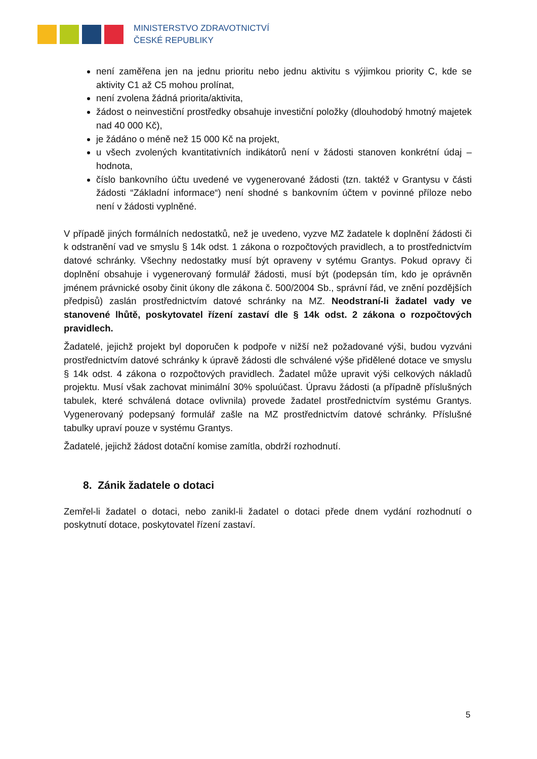MINISTERSTVO ZDRAVOTNICTVÍ
ČESKÉ REPUBLIKY
není zaměřena jen na jednu prioritu nebo jednu aktivitu s výjimkou priority C, kde se aktivity C1 až C5 mohou prolínat,
není zvolena žádná priorita/aktivita,
žádost o neinvestiční prostředky obsahuje investiční položky (dlouhodobý hmotný majetek nad 40 000 Kč),
je žádáno o méně než 15 000 Kč na projekt,
u všech zvolených kvantitativních indikátorů není v žádosti stanoven konkrétní údaj – hodnota,
číslo bankovního účtu uvedené ve vygenerované žádosti (tzn. taktéž v Grantysu v části žádosti “Základní informace“) není shodné s bankovním účtem v povinné příloze nebo není v žádosti vyplněné.
V případě jiných formálních nedostatků, než je uvedeno, vyzve MZ žadatele k doplnění žádosti či k odstranění vad ve smyslu § 14k odst. 1 zákona o rozpočtových pravidlech, a to prostřednictvím datové schránky. Všechny nedostatky musí být opraveny v sytému Grantys. Pokud opravy či doplnění obsahuje i vygenerovaný formulář žádosti, musí být (podepsán tím, kdo je oprávněn jménem právnické osoby činit úkony dle zákona č. 500/2004 Sb., správní řád, ve znění pozdějších předpisů) zaslán prostřednictvím datové schránky na MZ. Neodstraní-li žadatel vady ve stanovené lhůtě, poskytovatel řízení zastaví dle § 14k odst. 2 zákona o rozpočtových pravidlech.
Žadatelé, jejichž projekt byl doporučen k podpoře v nižší než požadované výši, budou vyzváni prostřednictvím datové schránky k úpravě žádosti dle schválené výše přidělené dotace ve smyslu § 14k odst. 4 zákona o rozpočtových pravidlech. Žadatel může upravit výši celkových nákladů projektu. Musí však zachovat minimální 30% spoluúčast. Úpravu žádosti (a případně příslušných tabulek, které schválená dotace ovlivnila) provede žadatel prostřednictvím systému Grantys. Vygenerovaný podepsaný formulář zašle na MZ prostřednictvím datové schránky. Příslušné tabulky upraví pouze v systému Grantys.
Žadatelé, jejichž žádost dotační komise zamítla, obdrží rozhodnutí.
8. Zánik žadatele o dotaci
Zemřel-li žadatel o dotaci, nebo zanikl-li žadatel o dotaci přede dnem vydání rozhodnutí o poskytnutí dotace, poskytovatel řízení zastaví.
5